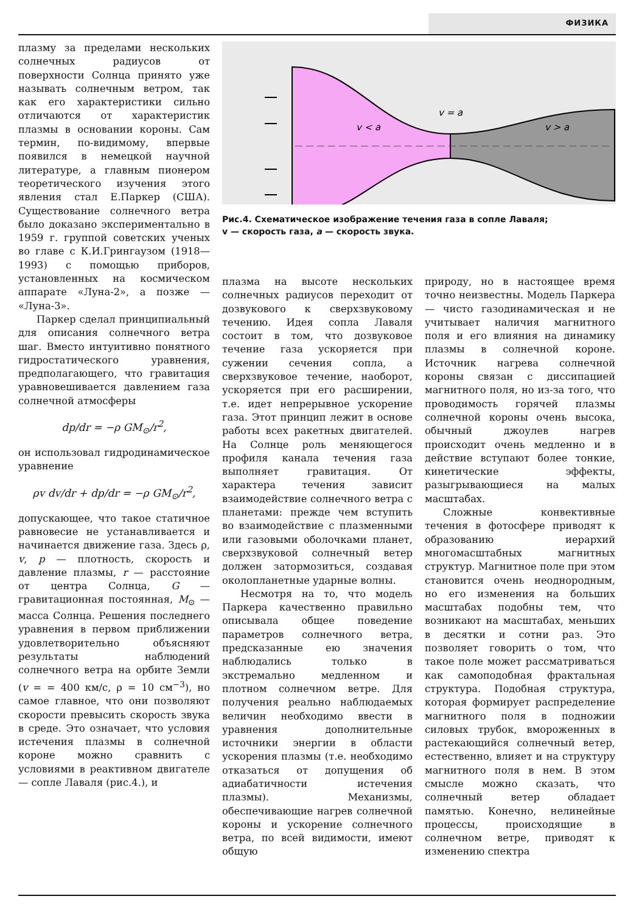ФИЗИКА
плазму за пределами нескольких солнечных радиусов от поверхности Солнца принято уже называть солнечным ветром, так как его характеристики сильно отличаются от характеристик плазмы в основании короны. Сам термин, по-видимому, впервые появился в немецкой научной литературе, а главным пионером теоретического изучения этого явления стал Е.Паркер (США). Существование солнечного ветра было доказано экспериментально в 1959 г. группой советских ученых во главе с К.И.Грингаузом (1918—1993) с помощью приборов, установленных на космическом аппарате «Луна-2», а позже — «Луна-3».
Паркер сделал принципиальный для описания солнечного ветра шаг. Вместо интуитивно понятного гидростатического уравнения, предполагающего, что гравитация уравновешивается давлением газа солнечной атмосферы
dp/dr = −ρ GM<sub>⊙</sub>/r<sup>2</sup>,
он использовал гидродинамическое уравнение
ρv dv/dr + dp/dr = −ρ GM<sub>⊙</sub>/r<sup>2</sup>,
допускающее, что такое статичное равновесие не устанавливается и начинается движение газа. Здесь ρ, v, p — плотность, скорость и давление плазмы, r — расстояние от центра Солнца, G — гравитационная постоянная, M<sub>⊙</sub> — масса Солнца. Решения последнего уравнения в первом приближении удовлетворительно объясняют результаты наблюдений солнечного ветра на орбите Земли (v = = 400 км/с, ρ = 10 см<sup>−3</sup>), но самое главное, что они позволяют скорости превысить скорость звука в среде. Это означает, что условия истечения плазмы в солнечной короне можно сравнить с условиями в реактивном двигателе — сопле Лаваля (рис.4.), и
v < a
v = a
v > a
Рис.4. Схематическое изображение течения газа в сопле Лаваля;
v — скорость газа, a — скорость звука.
плазма на высоте нескольких солнечных радиусов переходит от дозвукового к сверхзвуковому течению. Идея сопла Лаваля состоит в том, что дозвуковое течение газа ускоряется при сужении сечения сопла, а сверхзвуковое течение, наоборот, ускоряется при его расширении, т.е. идет непрерывное ускорение газа. Этот принцип лежит в основе работы всех ракетных двигателей. На Солнце роль меняющегося профиля канала течения газа выполняет гравитация. От характера течения зависит взаимодействие солнечного ветра с планетами: прежде чем вступить во взаимодействие с плазменными или газовыми оболочками планет, сверхзвуковой солнечный ветер должен затормозиться, создавая околопланетные ударные волны.
Несмотря на то, что модель Паркера качественно правильно описывала общее поведение параметров солнечного ветра, предсказанные ею значения наблюдались только в экстремально медленном и плотном солнечном ветре. Для получения реально наблюдаемых величин необходимо ввести в уравнения дополнительные источники энергии в области ускорения плазмы (т.е. необходимо отказаться от допущения об адиабатичности истечения плазмы). Механизмы, обеспечивающие нагрев солнечной короны и ускорение солнечного ветра, по всей видимости, имеют общую
природу, но в настоящее время точно неизвестны. Модель Паркера — чисто газодинамическая и не учитывает наличия магнитного поля и его влияния на динамику плазмы в солнечной короне. Источник нагрева солнечной короны связан с диссипацией магнитного поля, но из-за того, что проводимость горячей плазмы солнечной короны очень высока, обычный джоулев нагрев происходит очень медленно и в действие вступают более тонкие, кинетические эффекты, разыгрывающиеся на малых масштабах.
Сложные конвективные течения в фотосфере приводят к образованию иерархий многомасштабных магнитных структур. Магнитное поле при этом становится очень неоднородным, но его изменения на больших масштабах подобны тем, что возникают на масштабах, меньших в десятки и сотни раз. Это позволяет говорить о том, что такое поле может рассматриваться как самоподобная фрактальная структура. Подобная структура, которая формирует распределение магнитного поля в подножии силовых трубок, вмороженных в растекающийся солнечный ветер, естественно, влияет и на структуру магнитного поля в нем. В этом смысле можно сказать, что солнечный ветер обладает памятью. Конечно, нелинейные процессы, происходящие в солнечном ветре, приводят к изменению спектра